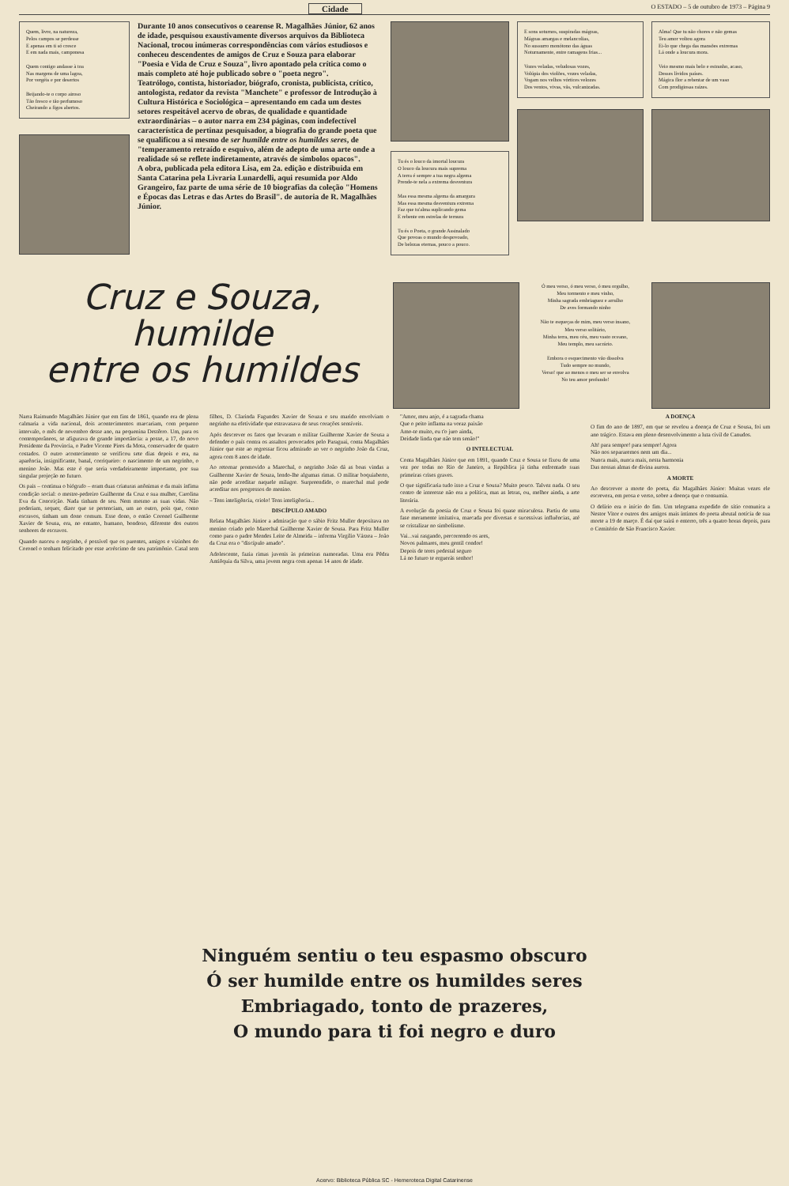Cidade O ESTADO – 5 de outubro de 1973 – Página 9
Quem, livre, na natureza,
Pelos campos se perdesse
E apenas em ti só cresce
E em nada mais, camponesa
Quem contigo andasse à toa
Nas margens de uma lagoa,
Por vergéis e por desertos
Beijando-te o corpo airoso
Tão fresco e tão perfumoso
Cheirando a figos abertos.
Durante 10 anos consecutivos o cearense R. Magalhães Júnior, 62 anos de idade, pesquisou exaustivamente diversos arquivos da Biblioteca Nacional, trocou inúmeras correspondências com vários estudiosos e conheceu descendentes de amigos de Cruz e Souza para elaborar "Poesia e Vida de Cruz e Souza", livro apontado pela crítica como o mais completo até hoje publicado sobre o "poeta negro".
Teatrólogo, contista, historiador, biógrafo, cronista, publicista, crítico, antologista, redator da revista "Manchete" e professor de Introdução à Cultura Histórica e Sociológica – apresentando em cada um destes setores respeitável acervo de obras, de qualidade e quantidade extraordinárias – o autor narra em 234 páginas, com indefectível característica de pertinaz pesquisador, a biografia do grande poeta que se qualificou a si mesmo de ser humilde entre os humildes seres, de "temperamento retraído e esquivo, além de adepto de uma arte onde a realidade só se reflete indiretamente, através de simbolos opacos".
A obra, publicada pela editora Lisa, em 2a. edição e distribuida em Santa Catarina pela Livraria Lunardelli, aqui resumida por Aldo Grangeiro, faz parte de uma série de 10 biografias da coleção "Homens e Épocas das Letras e das Artes do Brasil". de autoria de R. Magalhães Júnior.
Tu és o louco da imortal loucura
O louco da loucura mais suprema
A terra é sempre a tua negra algema
Prende-te nela a extrema desventura
Mas essa mesma algema da amargura
Mas essa mesma desventura extrema
Faz que tu'alma suplicando gema
E rebente em estrelas de ternura
Tu és o Poeta, o grande Assinalado
Que povoas o mundo despovoado,
De belezas eternas, pouco a pouco.
E sons soturnos, suspiradas mágoas,
Mágoas amargas e melancolias,
No sussurro monótono das águas
Noturnamente, entre ramagens frias...
Vozes veladas, veludosas vozes,
Volúpia dos violões, vozes veladas,
Vogam nos velhos vórtices velozes
Dos ventos, vivas, vãs, vulcanizadas.
Alma! Que tu não chores e não gemas
Teu amor voltou agora
Ei-lo que chega das mansões extremas
Lá onde a loucura mora.
Veio mesmo mais belo e estranho, acaso,
Desses lívidos países.
Mágica flor a rebentar de um vaso
Com prodigiosas raízes.
Cruz e Souza,
humilde
entre os humildes
Ó meu verso, ó meu verso, ó meu orgulho,
Meu tormento e meu vinho,
Minha sagrada embriaguez e arrulho
De aves formando ninho
Não te esqueças de mim, meu verso insano,
Meu verso solitário,
Minha terra, meu céu, meu vasto oceano,
Meu templo, meu sacrário.
Embora o esquecimento vão dissolva
Tudo sempre no mundo,
Verso! que ao menos o meu ser se envolva
No teu amor profundo!
Narra Raimundo Magalhães Júnior que em fins de 1861, quando era de plena calmaria a vida nacional, dois acontecimentos marcariam, com pequeno intervalo, o mês de novembro desse ano, na pequenina Destêrro. Um, para os contemporâneos, se afigurava de grande importância: a posse, a 17, do novo Presidente da Província, o Padre Vicente Pires da Mota, conservador de quatro costados. O outro acontecimento se verificou sete dias depois e era, na aparência, insignificante, banal, corriqueiro: o nascimento de um negrinho, o menino João. Mas este é que seria verdadeiramente importante, por sua singular projeção no futuro.
Os pais – continua o biógrafo – eram duas criaturas anônimas e da mais ínfima condição social: o mestre-pedreiro Guilherme da Cruz e sua mulher, Carolina Eva da Conceição. Nada tinham de seu. Nem mesmo as suas vidas. Não poderiam, sequer, dizer que se pertenciam, um ao outro, pois que, como escravos, tinham um dono comum. Esse dono, o então Coronel Guilherme Xavier de Sousa, era, no entanto, humano, bondoso, diferente dos outros senhores de escravos.
Quando nasceu o negrinho, é possível que os parentes, amigos e vizinhos do Coronel o tenham felicitado por esse acréscimo de seu patrimônio. Casal sem filhos, D. Clarinda Fagundes Xavier de Souza e seu marido envolviam o negrinho na efetividade que estravasava de seus corações sensíveis.
Após descrever os fatos que levaram o militar Guilherme Xavier de Sousa a defender o país contra os assaltos provocados pelo Paraguai, conta Magalhães Júnior que este ao regressar ficou admirado ao ver o negrinho João da Cruz, agora com 8 anos de idade.
Ao retornar promovido a Marechal, o negrinho João dá as boas vindas a Guilherme Xavier de Souza, lendo-lhe algumas rimas. O militar boquiaberto, não pode acreditar naquele milagre. Surpreendido, o marechal mal pode acreditar nos progressos do menino.
– Tens inteligência, criolo! Tens inteligência...
DISCÍPULO AMADO
Relata Magalhães Júnior a admiração que o sábio Fritz Muller depositava no menino criado pelo Marechal Guilherme Xavier de Sousa. Para Fritz Muller como para o padre Mendes Leite de Almeida – informa Virgílio Várzea – João da Cruz era o "discípulo amado".
Adolescente, fazia rimas juvenis às primeiras namoradas. Uma era Pêdra Antiôquia da Silva, uma jovem negra com apenas 14 anos de idade.
"Amor, meu anjo, é a sagrada chama
Que o peito inflama na voraz paixão
Amo-te muito, eu t'o juro ainda,
Deidade linda que não tem senão!"
O INTELECTUAL
Conta Magalhães Júnior que em 1891, quando Cruz e Sousa se fixou de uma vez por todas no Rio de Janeiro, a República já tinha enfrentado suas primeiras crises graves.
O que significaria tudo isso a Cruz e Sousa? Muito pouco. Talvez nada. O seu centro de interesse não era a política, mas as letras, ou, melhor ainda, a arte literária.
A evolução da poesia de Cruz e Sousa foi quase miraculosa. Partiu de uma fase meramente imitativa, marcada por diversas e sucessivas influências, até se cristalizar no simbolismo.
Vai...vai rasgando, percorrendo os ares,
Novos palmares, meu gentil condor!
Depois de teres pedestal seguro
Lá no futuro te erguerás senhor!
A DOENÇA
O fim do ano de 1897, em que se revelou a doença de Cruz e Sousa, foi um ano trágico. Estava em pleno desenvolvimento a luta civil de Canudos.
Ah! para sempre! para sempre! Agora
Não nos separaremos nem um dia...
Nunca mais, nunca mais, nesta harmonia
Das nossas almas de divina aurora.
A MORTE
Ao descrever a morte do poeta, diz Magalhães Júnior: Muitas vezes ele escrevera, em prosa e verso, sobre a doença que o consumia.
O delírio era o início do fim. Um telegrama expedido do sítio comunica a Nestor Vitor e outros dos amigos mais íntimos do poeta abrutal notícia de sua morte a 19 de março. É daí que sairá o enterro, três a quatro horas depois, para o Cemitério de São Francisco Xavier.
Ninguém sentiu o teu espasmo obscuro
Ó ser humilde entre os humildes seres
Embriagado, tonto de prazeres,
O mundo para ti foi negro e duro
Acervo: Biblioteca Pública SC - Hemeroteca Digital Catarinense